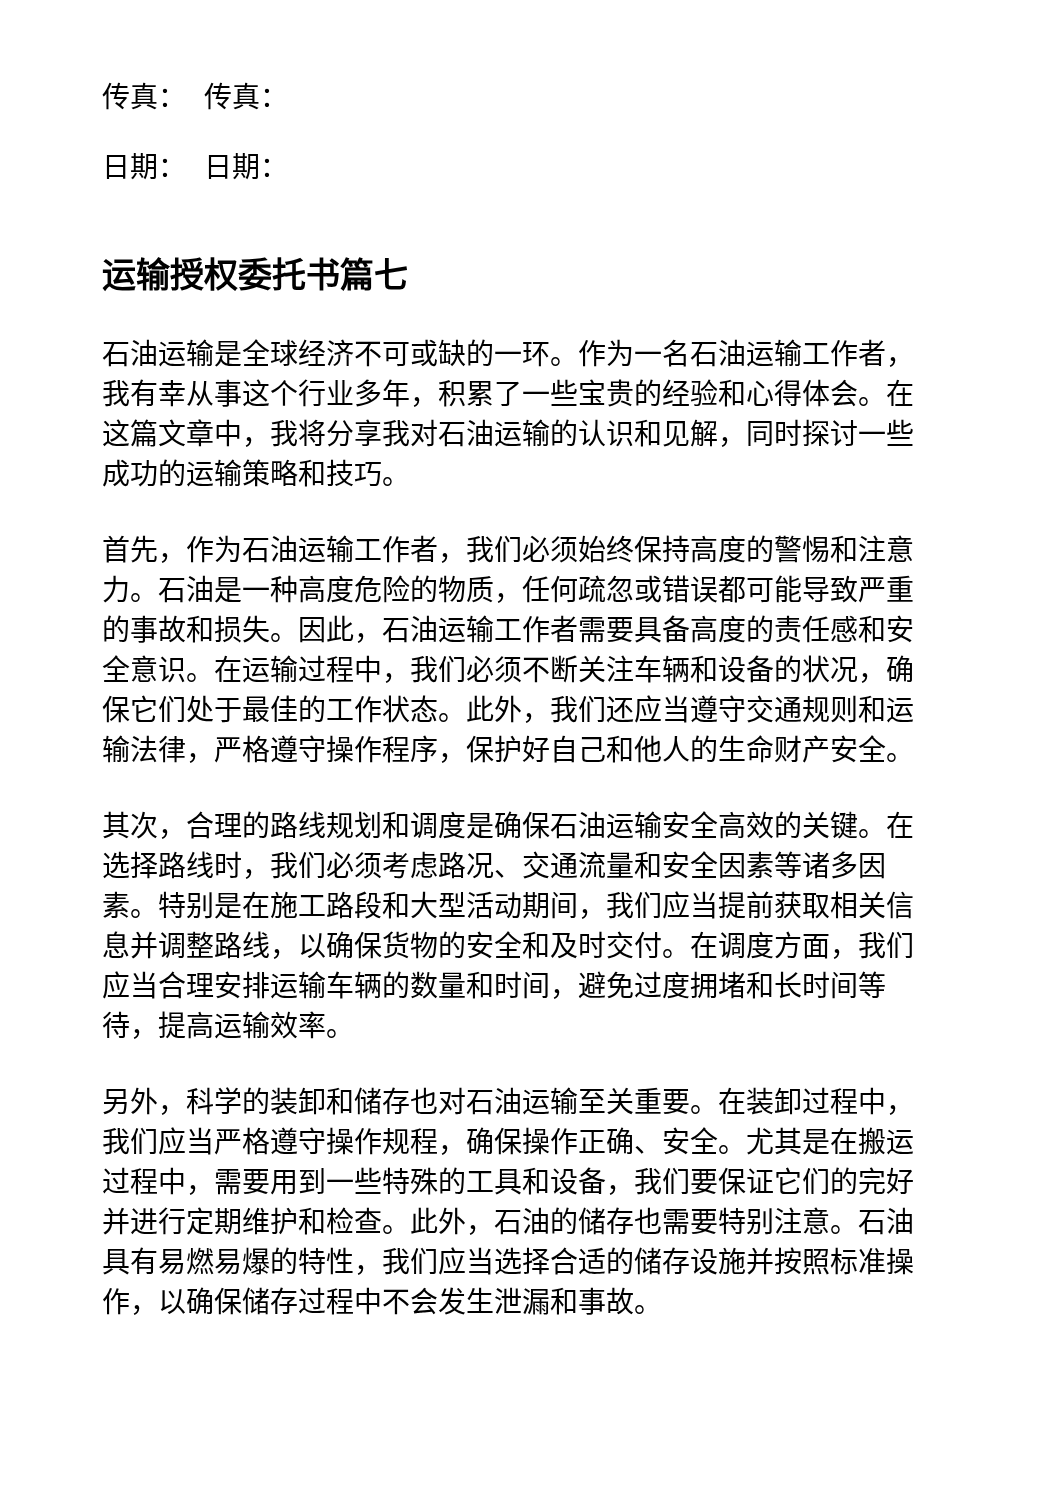传真： 传真：
日期： 日期：
运输授权委托书篇七
石油运输是全球经济不可或缺的一环。作为一名石油运输工作者，我有幸从事这个行业多年，积累了一些宝贵的经验和心得体会。在这篇文章中，我将分享我对石油运输的认识和见解，同时探讨一些成功的运输策略和技巧。
首先，作为石油运输工作者，我们必须始终保持高度的警惕和注意力。石油是一种高度危险的物质，任何疏忽或错误都可能导致严重的事故和损失。因此，石油运输工作者需要具备高度的责任感和安全意识。在运输过程中，我们必须不断关注车辆和设备的状况，确保它们处于最佳的工作状态。此外，我们还应当遵守交通规则和运输法律，严格遵守操作程序，保护好自己和他人的生命财产安全。
其次，合理的路线规划和调度是确保石油运输安全高效的关键。在选择路线时，我们必须考虑路况、交通流量和安全因素等诸多因素。特别是在施工路段和大型活动期间，我们应当提前获取相关信息并调整路线，以确保货物的安全和及时交付。在调度方面，我们应当合理安排运输车辆的数量和时间，避免过度拥堵和长时间等待，提高运输效率。
另外，科学的装卸和储存也对石油运输至关重要。在装卸过程中，我们应当严格遵守操作规程，确保操作正确、安全。尤其是在搬运过程中，需要用到一些特殊的工具和设备，我们要保证它们的完好并进行定期维护和检查。此外，石油的储存也需要特别注意。石油具有易燃易爆的特性，我们应当选择合适的储存设施并按照标准操作，以确保储存过程中不会发生泄漏和事故。